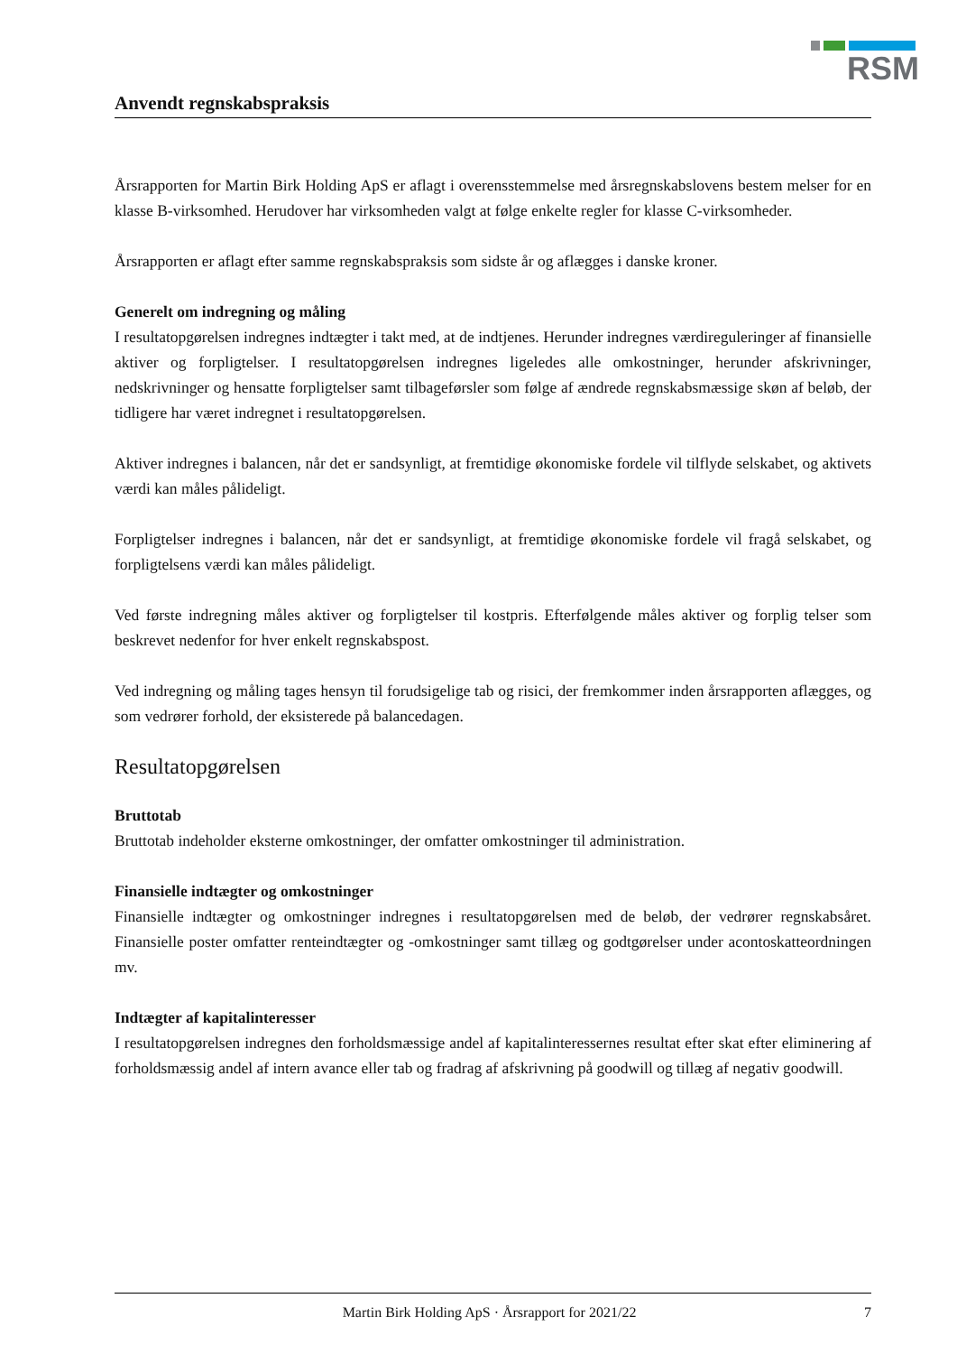RSM
Anvendt regnskabspraksis
Årsrapporten for Martin Birk Holding ApS er aflagt i overensstemmelse med årsregnskabslovens bestem melser for en klasse B-virksomhed. Herudover har virksomheden valgt at følge enkelte regler for klasse C-virksomheder.
Årsrapporten er aflagt efter samme regnskabspraksis som sidste år og aflægges i danske kroner.
Generelt om indregning og måling
I resultatopgørelsen indregnes indtægter i takt med, at de indtjenes. Herunder indregnes værdireguleringer af finansielle aktiver og forpligtelser. I resultatopgørelsen indregnes ligeledes alle omkostninger, herunder afskrivninger, nedskrivninger og hensatte forpligtelser samt tilbageførsler som følge af ændrede regnskabsmæssige skøn af beløb, der tidligere har været indregnet i resultatopgørelsen.
Aktiver indregnes i balancen, når det er sandsynligt, at fremtidige økonomiske fordele vil tilflyde selskabet, og aktivets værdi kan måles pålideligt.
Forpligtelser indregnes i balancen, når det er sandsynligt, at fremtidige økonomiske fordele vil fragå selskabet, og forpligtelsens værdi kan måles pålideligt.
Ved første indregning måles aktiver og forpligtelser til kostpris. Efterfølgende måles aktiver og forplig telser som beskrevet nedenfor for hver enkelt regnskabspost.
Ved indregning og måling tages hensyn til forudsigelige tab og risici, der fremkommer inden årsrapporten aflægges, og som vedrører forhold, der eksisterede på balancedagen.
Resultatopgørelsen
Bruttotab
Bruttotab indeholder eksterne omkostninger, der omfatter omkostninger til administration.
Finansielle indtægter og omkostninger
Finansielle indtægter og omkostninger indregnes i resultatopgørelsen med de beløb, der vedrører regnskabsåret. Finansielle poster omfatter renteindtægter og -omkostninger samt tillæg og godtgørelser under acontoskatteordningen mv.
Indtægter af kapitalinteresser
I resultatopgørelsen indregnes den forholdsmæssige andel af kapitalinteressernes resultat efter skat efter eliminering af forholdsmæssig andel af intern avance eller tab og fradrag af afskrivning på goodwill og tillæg af negativ goodwill.
Martin Birk Holding ApS · Årsrapport for 2021/22 7